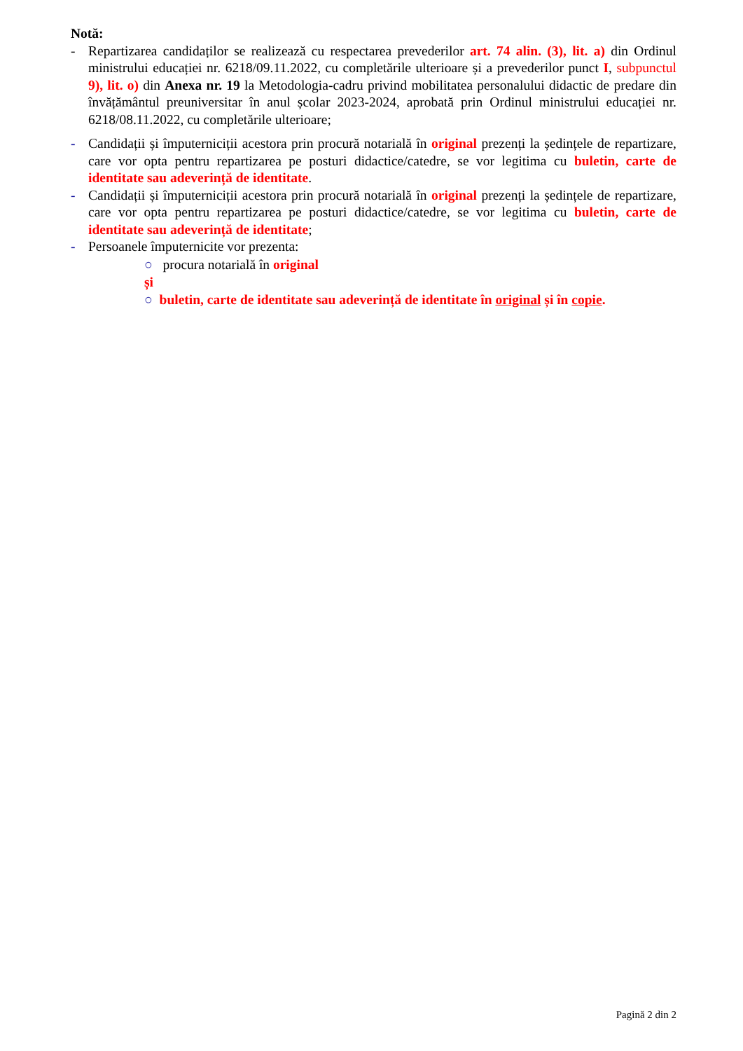Notă:
- Repartizarea candidaților se realizează cu respectarea prevederilor art. 74 alin. (3), lit. a) din Ordinul ministrului educației nr. 6218/09.11.2022, cu completările ulterioare și a prevederilor punct I, subpunctul 9), lit. o) din Anexa nr. 19 la Metodologia-cadru privind mobilitatea personalului didactic de predare din învățământul preuniversitar în anul școlar 2023-2024, aprobată prin Ordinul ministrului educației nr. 6218/08.11.2022, cu completările ulterioare;
- Candidații și împuterniciții acestora prin procură notarială în original prezenți la ședințele de repartizare, care vor opta pentru repartizarea pe posturi didactice/catedre, se vor legitima cu buletin, carte de identitate sau adeverință de identitate.
- Candidații și împuterniciții acestora prin procură notarială în original prezenți la ședințele de repartizare, care vor opta pentru repartizarea pe posturi didactice/catedre, se vor legitima cu buletin, carte de identitate sau adeverință de identitate;
- Persoanele împuternicite vor prezenta:
○ procura notarială în original
și
○ buletin, carte de identitate sau adeverință de identitate în original și în copie.
Pagină 2 din 2